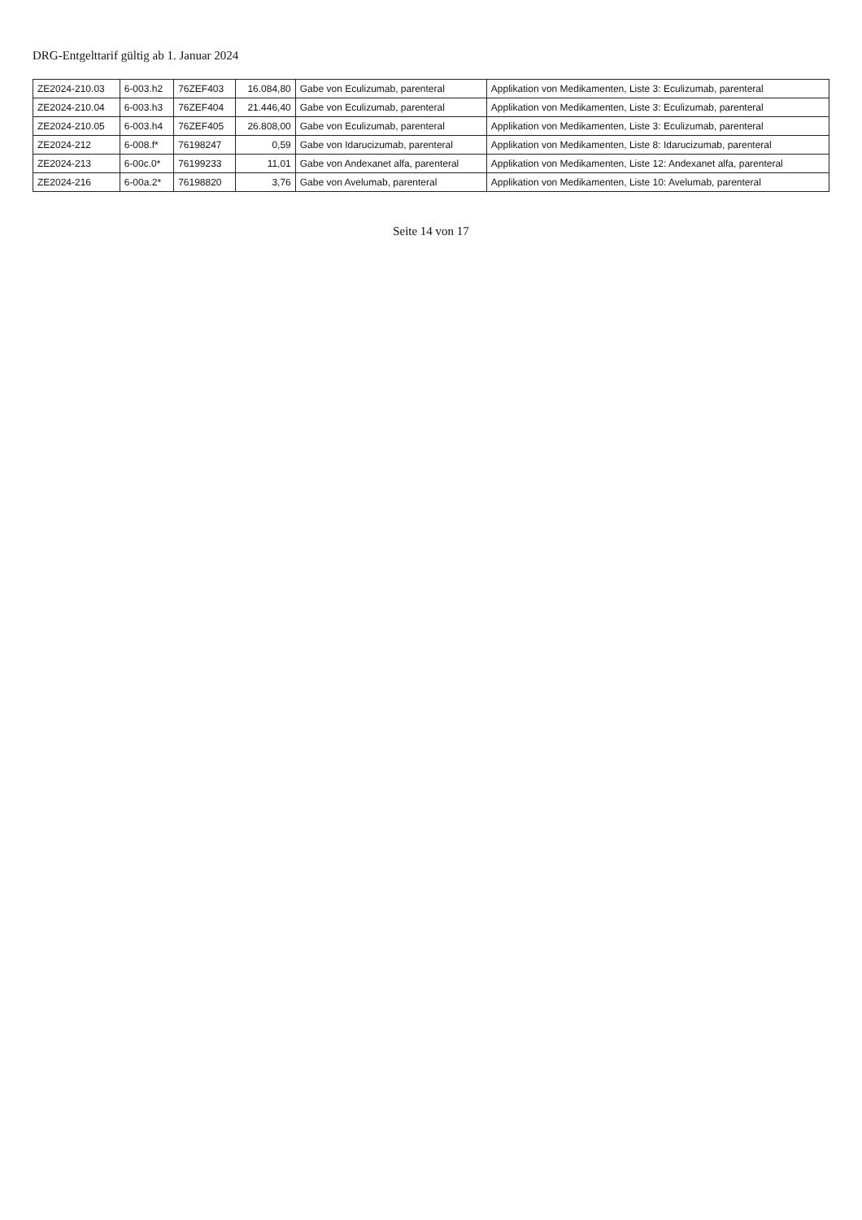DRG-Entgelttarif gültig ab 1. Januar 2024
| ZE2024-210.03 | 6-003.h2 | 76ZEF403 | 16.084,80 | Gabe von Eculizumab, parenteral | Applikation von Medikamenten, Liste 3: Eculizumab, parenteral |
| ZE2024-210.04 | 6-003.h3 | 76ZEF404 | 21.446,40 | Gabe von Eculizumab, parenteral | Applikation von Medikamenten, Liste 3: Eculizumab, parenteral |
| ZE2024-210.05 | 6-003.h4 | 76ZEF405 | 26.808,00 | Gabe von Eculizumab, parenteral | Applikation von Medikamenten, Liste 3: Eculizumab, parenteral |
| ZE2024-212 | 6-008.f* | 76198247 | 0,59 | Gabe von Idarucizumab, parenteral | Applikation von Medikamenten, Liste 8: Idarucizumab, parenteral |
| ZE2024-213 | 6-00c.0* | 76199233 | 11,01 | Gabe von Andexanet alfa, parenteral | Applikation von Medikamenten, Liste 12: Andexanet alfa, parenteral |
| ZE2024-216 | 6-00a.2* | 76198820 | 3,76 | Gabe von Avelumab, parenteral | Applikation von Medikamenten, Liste 10: Avelumab, parenteral |
Seite 14 von 17